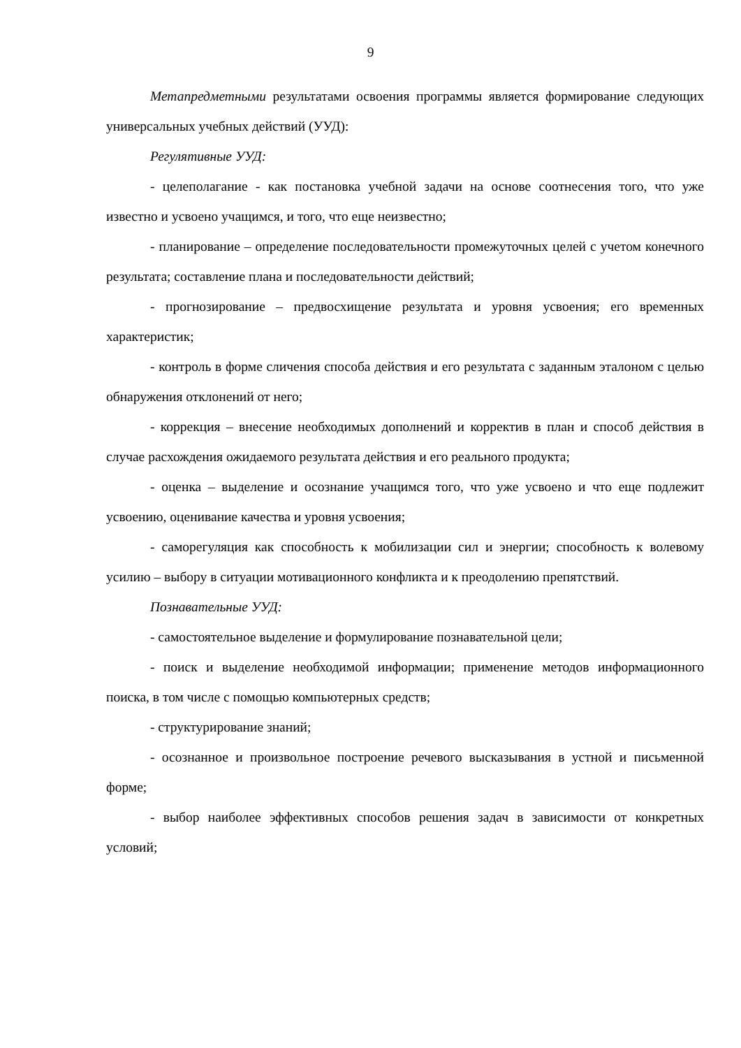9
Метапредметными результатами освоения программы является формирование следующих универсальных учебных действий (УУД):
Регулятивные УУД:
- целеполагание - как постановка учебной задачи на основе соотнесения того, что уже известно и усвоено учащимся, и того, что еще неизвестно;
- планирование – определение последовательности промежуточных целей с учетом конечного результата; составление плана и последовательности действий;
- прогнозирование – предвосхищение результата и уровня усвоения; его временных характеристик;
- контроль в форме сличения способа действия и его результата с заданным эталоном с целью обнаружения отклонений от него;
- коррекция – внесение необходимых дополнений и корректив в план и способ действия в случае расхождения ожидаемого результата действия и его реального продукта;
- оценка – выделение и осознание учащимся того, что уже усвоено и что еще подлежит усвоению, оценивание качества и уровня усвоения;
- саморегуляция как способность к мобилизации сил и энергии; способность к волевому усилию – выбору в ситуации мотивационного конфликта и к преодолению препятствий.
Познавательные УУД:
- самостоятельное выделение и формулирование познавательной цели;
- поиск и выделение необходимой информации; применение методов информационного поиска, в том числе с помощью компьютерных средств;
- структурирование знаний;
- осознанное и произвольное построение речевого высказывания в устной и письменной форме;
- выбор наиболее эффективных способов решения задач в зависимости от конкретных условий;